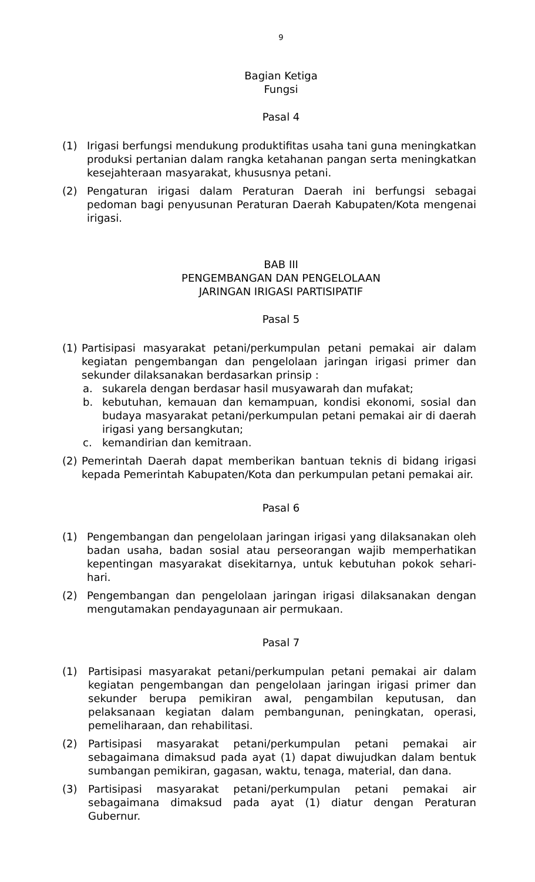9
Bagian Ketiga
Fungsi
Pasal 4
(1) Irigasi berfungsi mendukung produktifitas usaha tani guna meningkatkan produksi pertanian dalam rangka ketahanan pangan serta meningkatkan kesejahteraan masyarakat, khususnya petani.
(2) Pengaturan irigasi dalam Peraturan Daerah ini berfungsi sebagai pedoman bagi penyusunan Peraturan Daerah Kabupaten/Kota mengenai irigasi.
BAB III
PENGEMBANGAN DAN PENGELOLAAN
JARINGAN IRIGASI PARTISIPATIF
Pasal 5
(1) Partisipasi masyarakat petani/perkumpulan petani pemakai air dalam kegiatan pengembangan dan pengelolaan jaringan irigasi primer dan sekunder dilaksanakan berdasarkan prinsip :
a. sukarela dengan berdasar hasil musyawarah dan mufakat;
b. kebutuhan, kemauan dan kemampuan, kondisi ekonomi, sosial dan budaya masyarakat petani/perkumpulan petani pemakai air di daerah irigasi yang bersangkutan;
c. kemandirian dan kemitraan.
(2) Pemerintah Daerah dapat memberikan bantuan teknis di bidang irigasi kepada Pemerintah Kabupaten/Kota dan perkumpulan petani pemakai air.
Pasal 6
(1) Pengembangan dan pengelolaan jaringan irigasi yang dilaksanakan oleh badan usaha, badan sosial atau perseorangan wajib memperhatikan kepentingan masyarakat disekitarnya, untuk kebutuhan pokok sehari-hari.
(2) Pengembangan dan pengelolaan jaringan irigasi dilaksanakan dengan mengutamakan pendayagunaan air permukaan.
Pasal 7
(1) Partisipasi masyarakat petani/perkumpulan petani pemakai air dalam kegiatan pengembangan dan pengelolaan jaringan irigasi primer dan sekunder berupa pemikiran awal, pengambilan keputusan, dan pelaksanaan kegiatan dalam pembangunan, peningkatan, operasi, pemeliharaan, dan rehabilitasi.
(2) Partisipasi masyarakat petani/perkumpulan petani pemakai air sebagaimana dimaksud pada ayat (1) dapat diwujudkan dalam bentuk sumbangan pemikiran, gagasan, waktu, tenaga, material, dan dana.
(3) Partisipasi masyarakat petani/perkumpulan petani pemakai air sebagaimana dimaksud pada ayat (1) diatur dengan Peraturan Gubernur.